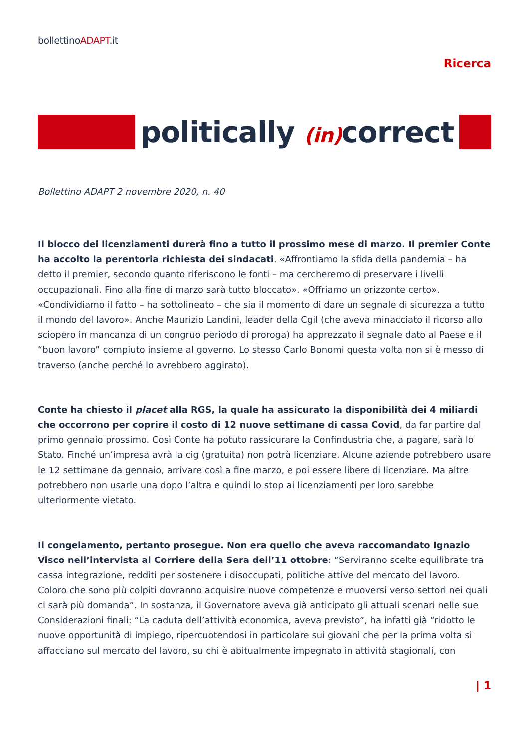bollettinoADAPT.it
Ricerca
politically (in) correct
Bollettino ADAPT 2 novembre 2020, n. 40
Il blocco dei licenziamenti durerà fino a tutto il prossimo mese di marzo. Il premier Conte ha accolto la perentoria richiesta dei sindacati. «Affrontiamo la sfida della pandemia – ha detto il premier, secondo quanto riferiscono le fonti – ma cercheremo di preservare i livelli occupazionali. Fino alla fine di marzo sarà tutto bloccato». «Offriamo un orizzonte certo». «Condividiamo il fatto – ha sottolineato – che sia il momento di dare un segnale di sicurezza a tutto il mondo del lavoro». Anche Maurizio Landini, leader della Cgil (che aveva minacciato il ricorso allo sciopero in mancanza di un congruo periodo di proroga) ha apprezzato il segnale dato al Paese e il “buon lavoro” compiuto insieme al governo. Lo stesso Carlo Bonomi questa volta non si è messo di traverso (anche perché lo avrebbero aggirato).
Conte ha chiesto il placet alla RGS, la quale ha assicurato la disponibilità dei 4 miliardi che occorrono per coprire il costo di 12 nuove settimane di cassa Covid, da far partire dal primo gennaio prossimo. Così Conte ha potuto rassicurare la Confindustria che, a pagare, sarà lo Stato. Finché un’impresa avrà la cig (gratuita) non potrà licenziare. Alcune aziende potrebbero usare le 12 settimane da gennaio, arrivare così a fine marzo, e poi essere libere di licenziare. Ma altre potrebbero non usarle una dopo l’altra e quindi lo stop ai licenziamenti per loro sarebbe ulteriormente vietato.
Il congelamento, pertanto prosegue. Non era quello che aveva raccomandato Ignazio Visco nell’intervista al Corriere della Sera dell’11 ottobre: “Serviranno scelte equilibrate tra cassa integrazione, redditi per sostenere i disoccupati, politiche attive del mercato del lavoro. Coloro che sono più colpiti dovranno acquisire nuove competenze e muoversi verso settori nei quali ci sarà più domanda”. In sostanza, il Governatore aveva già anticipato gli attuali scenari nelle sue Considerazioni finali: “La caduta dell’attività economica, aveva previsto”, ha infatti già “ridotto le nuove opportunità di impiego, ripercuotendosi in particolare sui giovani che per la prima volta si affacciano sul mercato del lavoro, su chi è abitualmente impegnato in attività stagionali, con
| 1